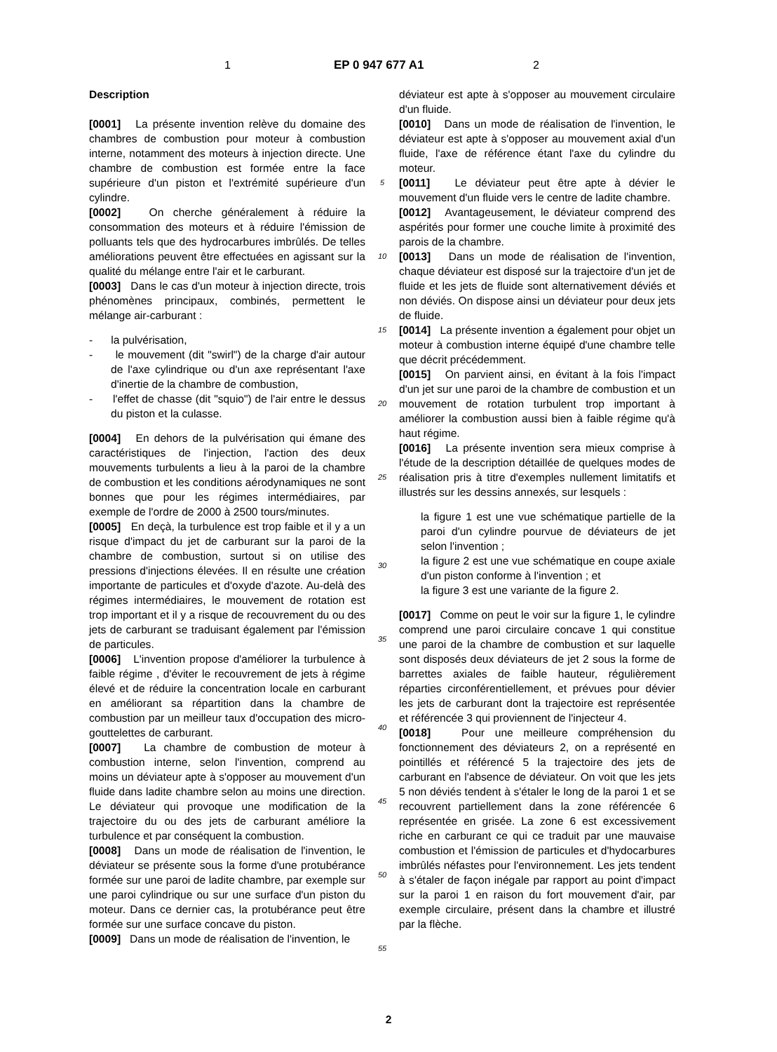1 EP 0 947 677 A1 2
Description
[0001] La présente invention relève du domaine des chambres de combustion pour moteur à combustion interne, notamment des moteurs à injection directe. Une chambre de combustion est formée entre la face supérieure d'un piston et l'extrémité supérieure d'un cylindre.
[0002] On cherche généralement à réduire la consommation des moteurs et à réduire l'émission de polluants tels que des hydrocarbures imbrûlés. De telles améliorations peuvent être effectuées en agissant sur la qualité du mélange entre l'air et le carburant.
[0003] Dans le cas d'un moteur à injection directe, trois phénomènes principaux, combinés, permettent le mélange air-carburant :
- la pulvérisation,
- le mouvement (dit "swirl") de la charge d'air autour de l'axe cylindrique ou d'un axe représentant l'axe d'inertie de la chambre de combustion,
- l'effet de chasse (dit "squio") de l'air entre le dessus du piston et la culasse.
[0004] En dehors de la pulvérisation qui émane des caractéristiques de l'injection, l'action des deux mouvements turbulents a lieu à la paroi de la chambre de combustion et les conditions aérodynamiques ne sont bonnes que pour les régimes intermédiaires, par exemple de l'ordre de 2000 à 2500 tours/minutes.
[0005] En deçà, la turbulence est trop faible et il y a un risque d'impact du jet de carburant sur la paroi de la chambre de combustion, surtout si on utilise des pressions d'injections élevées. Il en résulte une création importante de particules et d'oxyde d'azote. Au-delà des régimes intermédiaires, le mouvement de rotation est trop important et il y a risque de recouvrement du ou des jets de carburant se traduisant également par l'émission de particules.
[0006] L'invention propose d'améliorer la turbulence à faible régime , d'éviter le recouvrement de jets à régime élevé et de réduire la concentration locale en carburant en améliorant sa répartition dans la chambre de combustion par un meilleur taux d'occupation des micro-gouttelettes de carburant.
[0007] La chambre de combustion de moteur à combustion interne, selon l'invention, comprend au moins un déviateur apte à s'opposer au mouvement d'un fluide dans ladite chambre selon au moins une direction. Le déviateur qui provoque une modification de la trajectoire du ou des jets de carburant améliore la turbulence et par conséquent la combustion.
[0008] Dans un mode de réalisation de l'invention, le déviateur se présente sous la forme d'une protubérance formée sur une paroi de ladite chambre, par exemple sur une paroi cylindrique ou sur une surface d'un piston du moteur. Dans ce dernier cas, la protubérance peut être formée sur une surface concave du piston.
[0009] Dans un mode de réalisation de l'invention, le
5
10
15
20
25
30
35
40
45
50
55
déviateur est apte à s'opposer au mouvement circulaire d'un fluide.
[0010] Dans un mode de réalisation de l'invention, le déviateur est apte à s'opposer au mouvement axial d'un fluide, l'axe de référence étant l'axe du cylindre du moteur.
[0011] Le déviateur peut être apte à dévier le mouvement d'un fluide vers le centre de ladite chambre.
[0012] Avantageusement, le déviateur comprend des aspérités pour former une couche limite à proximité des parois de la chambre.
[0013] Dans un mode de réalisation de l'invention, chaque déviateur est disposé sur la trajectoire d'un jet de fluide et les jets de fluide sont alternativement déviés et non déviés. On dispose ainsi un déviateur pour deux jets de fluide.
[0014] La présente invention a également pour objet un moteur à combustion interne équipé d'une chambre telle que décrit précédemment.
[0015] On parvient ainsi, en évitant à la fois l'impact d'un jet sur une paroi de la chambre de combustion et un mouvement de rotation turbulent trop important à améliorer la combustion aussi bien à faible régime qu'à haut régime.
[0016] La présente invention sera mieux comprise à l'étude de la description détaillée de quelques modes de réalisation pris à titre d'exemples nullement limitatifs et illustrés sur les dessins annexés, sur lesquels :
la figure 1 est une vue schématique partielle de la paroi d'un cylindre pourvue de déviateurs de jet selon l'invention ;
la figure 2 est une vue schématique en coupe axiale d'un piston conforme à l'invention ; et
la figure 3 est une variante de la figure 2.
[0017] Comme on peut le voir sur la figure 1, le cylindre comprend une paroi circulaire concave 1 qui constitue une paroi de la chambre de combustion et sur laquelle sont disposés deux déviateurs de jet 2 sous la forme de barrettes axiales de faible hauteur, régulièrement réparties circonférentiellement, et prévues pour dévier les jets de carburant dont la trajectoire est représentée et référencée 3 qui proviennent de l'injecteur 4.
[0018] Pour une meilleure compréhension du fonctionnement des déviateurs 2, on a représenté en pointillés et référencé 5 la trajectoire des jets de carburant en l'absence de déviateur. On voit que les jets 5 non déviés tendent à s'étaler le long de la paroi 1 et se recouvrent partiellement dans la zone référencée 6 représentée en grisée. La zone 6 est excessivement riche en carburant ce qui ce traduit par une mauvaise combustion et l'émission de particules et d'hydocarbures imbrûlés néfastes pour l'environnement. Les jets tendent à s'étaler de façon inégale par rapport au point d'impact sur la paroi 1 en raison du fort mouvement d'air, par exemple circulaire, présent dans la chambre et illustré par la flèche.
2